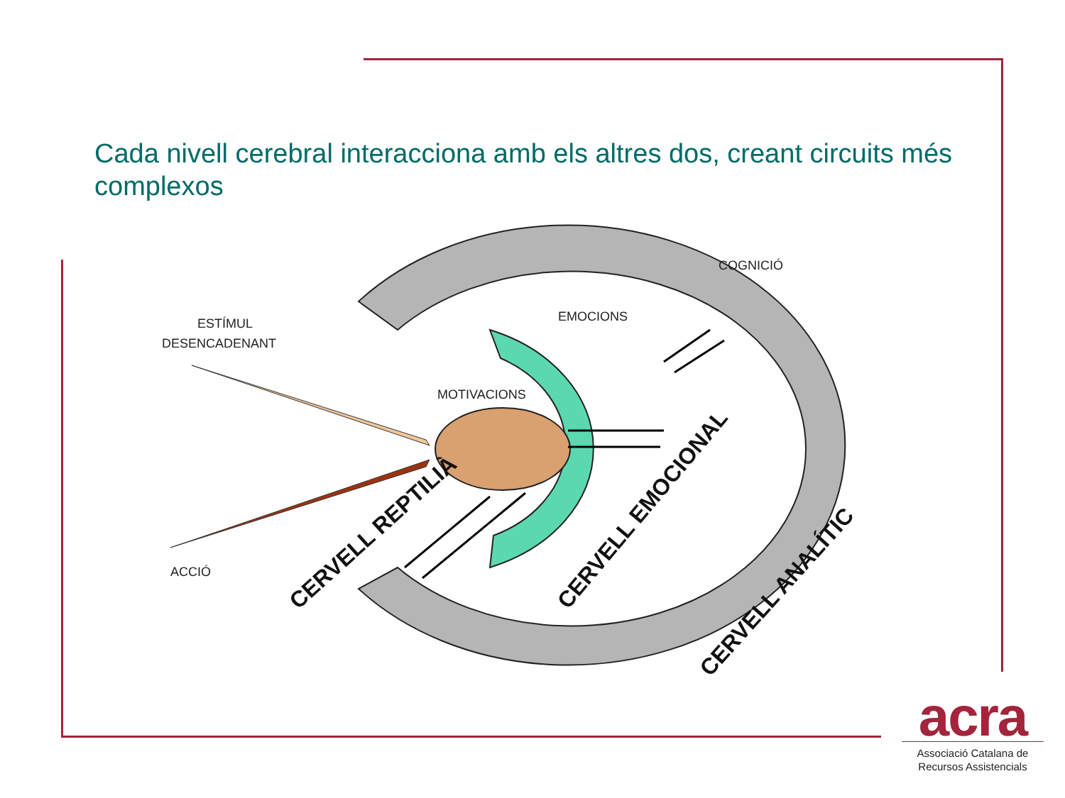Cada nivell cerebral interacciona amb els altres dos, creant circuits més complexos
ESTÍMUL
DESENCADENANT
MOTIVACIONS
EMOCIONS
COGNICIÓ
ACCIÓ
CERVELL REPTILIÀ
CERVELL EMOCIONAL
CERVELL ANALÍTIC
acra
Associació Catalana de
Recursos Assistencials